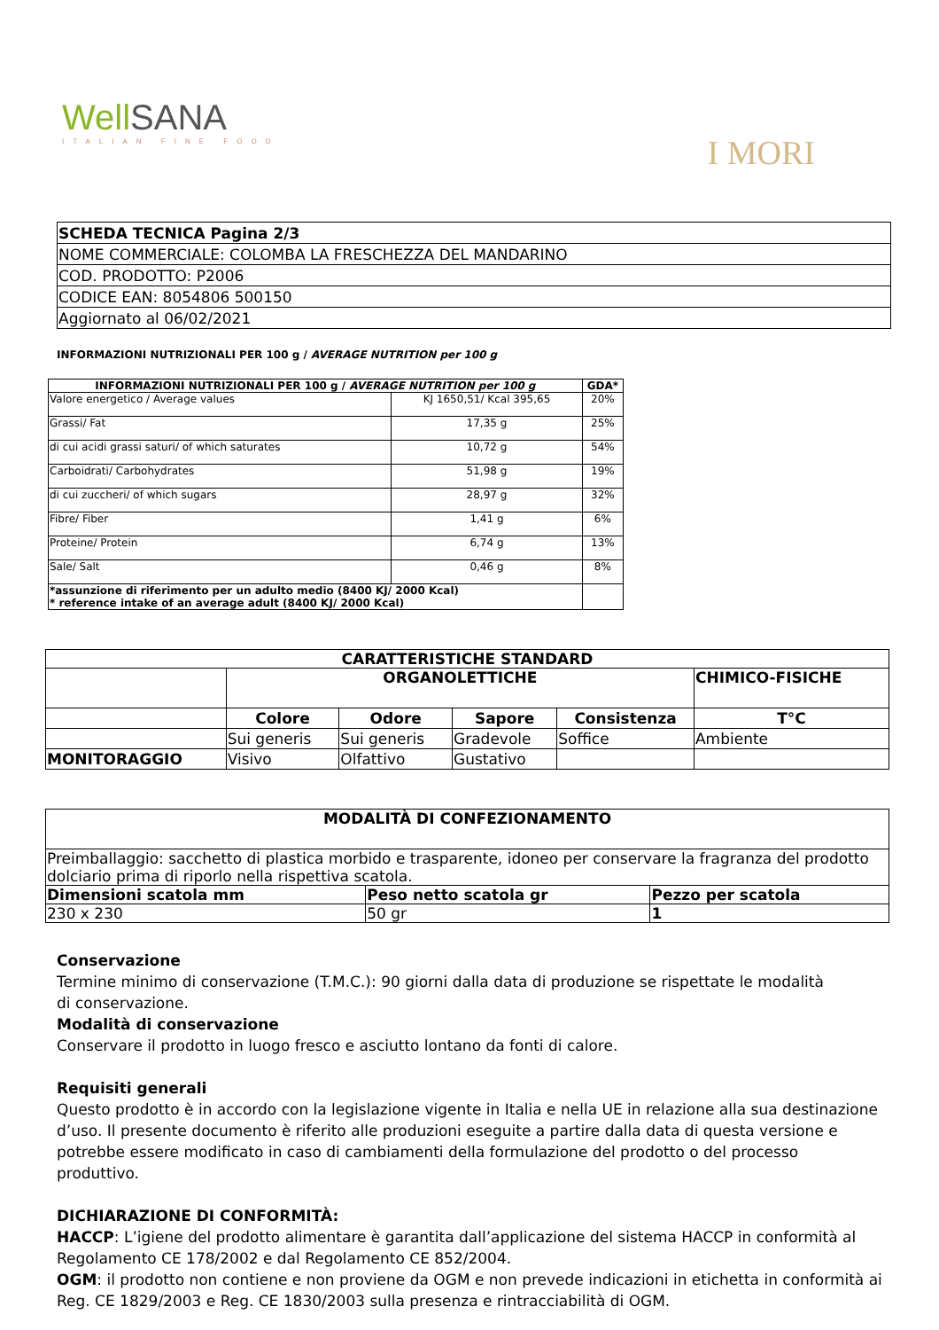WellSANA
ITALIAN FINE FOOD
I MORI
| SCHEDA TECNICA Pagina 2/3 |
| NOME COMMERCIALE: COLOMBA LA FRESCHEZZA DEL MANDARINO |
| COD. PRODOTTO: P2006 |
| CODICE EAN: 8054806 500150 |
| Aggiornato al 06/02/2021 |
INFORMAZIONI NUTRIZIONALI PER 100 g / AVERAGE NUTRITION per 100 g
| INFORMAZIONI NUTRIZIONALI PER 100 g / AVERAGE NUTRITION per 100 g | | GDA* |
| --- | --- | --- |
| Valore energetico / Average values | KJ 1650,51/ Kcal 395,65 | 20% |
| Grassi/ Fat | 17,35 g | 25% |
| di cui acidi grassi saturi/ of which saturates | 10,72 g | 54% |
| Carboidrati/ Carbohydrates | 51,98 g | 19% |
| di cui zuccheri/ of which sugars | 28,97 g | 32% |
| Fibre/ Fiber | 1,41 g | 6% |
| Proteine/ Protein | 6,74 g | 13% |
| Sale/ Salt | 0,46 g | 8% |
| *assunzione di riferimento per un adulto medio (8400 KJ/ 2000 Kcal) * reference intake of an average adult (8400 KJ/ 2000 Kcal) | | |
| CARATTERISTICHE STANDARD | | | | | |
| --- | --- | --- | --- | --- | --- |
| | ORGANOLETTICHE | | | | CHIMICO-FISICHE |
| | Colore | Odore | Sapore | Consistenza | T°C |
| | Sui generis | Sui generis | Gradevole | Soffice | Ambiente |
| MONITORAGGIO | Visivo | Olfattivo | Gustativo | | |
| MODALITÀ DI CONFEZIONAMENTO | | |
| --- | --- | --- |
| Preimballaggio: sacchetto di plastica morbido e trasparente, idoneo per conservare la fragranza del prodotto dolciario prima di riporlo nella rispettiva scatola. | | |
| Dimensioni scatola mm | Peso netto scatola gr | Pezzo per scatola |
| 230 x 230 | 50 gr | 1 |
Conservazione
Termine minimo di conservazione (T.M.C.): 90 giorni dalla data di produzione se rispettate le modalità
di conservazione.
Modalità di conservazione
Conservare il prodotto in luogo fresco e asciutto lontano da fonti di calore.
Requisiti generali
Questo prodotto è in accordo con la legislazione vigente in Italia e nella UE in relazione alla sua destinazione d’uso. Il presente documento è riferito alle produzioni eseguite a partire dalla data di questa versione e potrebbe essere modificato in caso di cambiamenti della formulazione del prodotto o del processo produttivo.
DICHIARAZIONE DI CONFORMITÀ:
HACCP: L’igiene del prodotto alimentare è garantita dall’applicazione del sistema HACCP in conformità al Regolamento CE 178/2002 e dal Regolamento CE 852/2004.
OGM: il prodotto non contiene e non proviene da OGM e non prevede indicazioni in etichetta in conformità ai Reg. CE 1829/2003 e Reg. CE 1830/2003 sulla presenza e rintracciabilità di OGM.